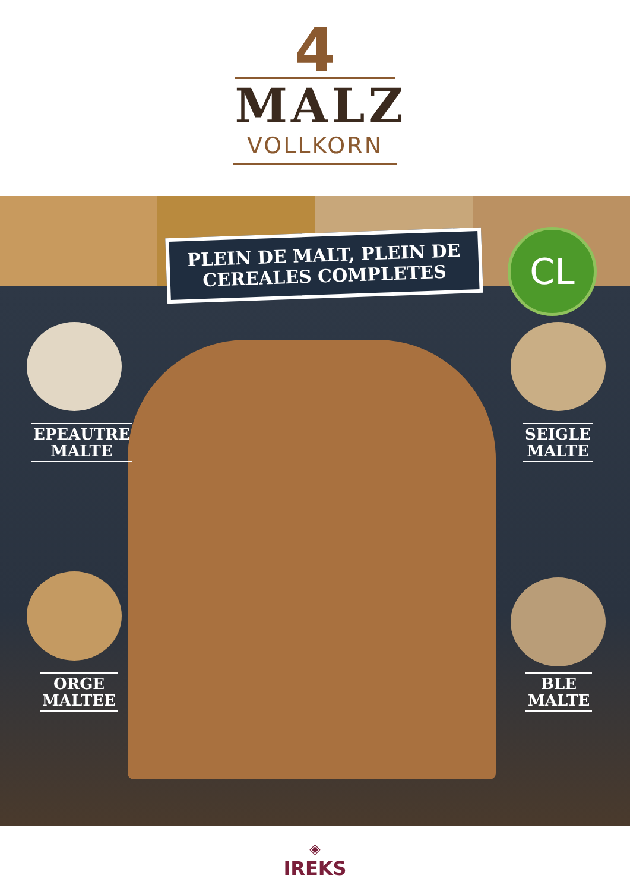4
MALZ
VOLLKORN
PLEIN DE MALT, PLEIN DE CEREALES COMPLETES
CL
EPEAUTRE
MALTE
SEIGLE
MALTE
ORGE
MALTEE
BLE
MALTE
◈
IREKS